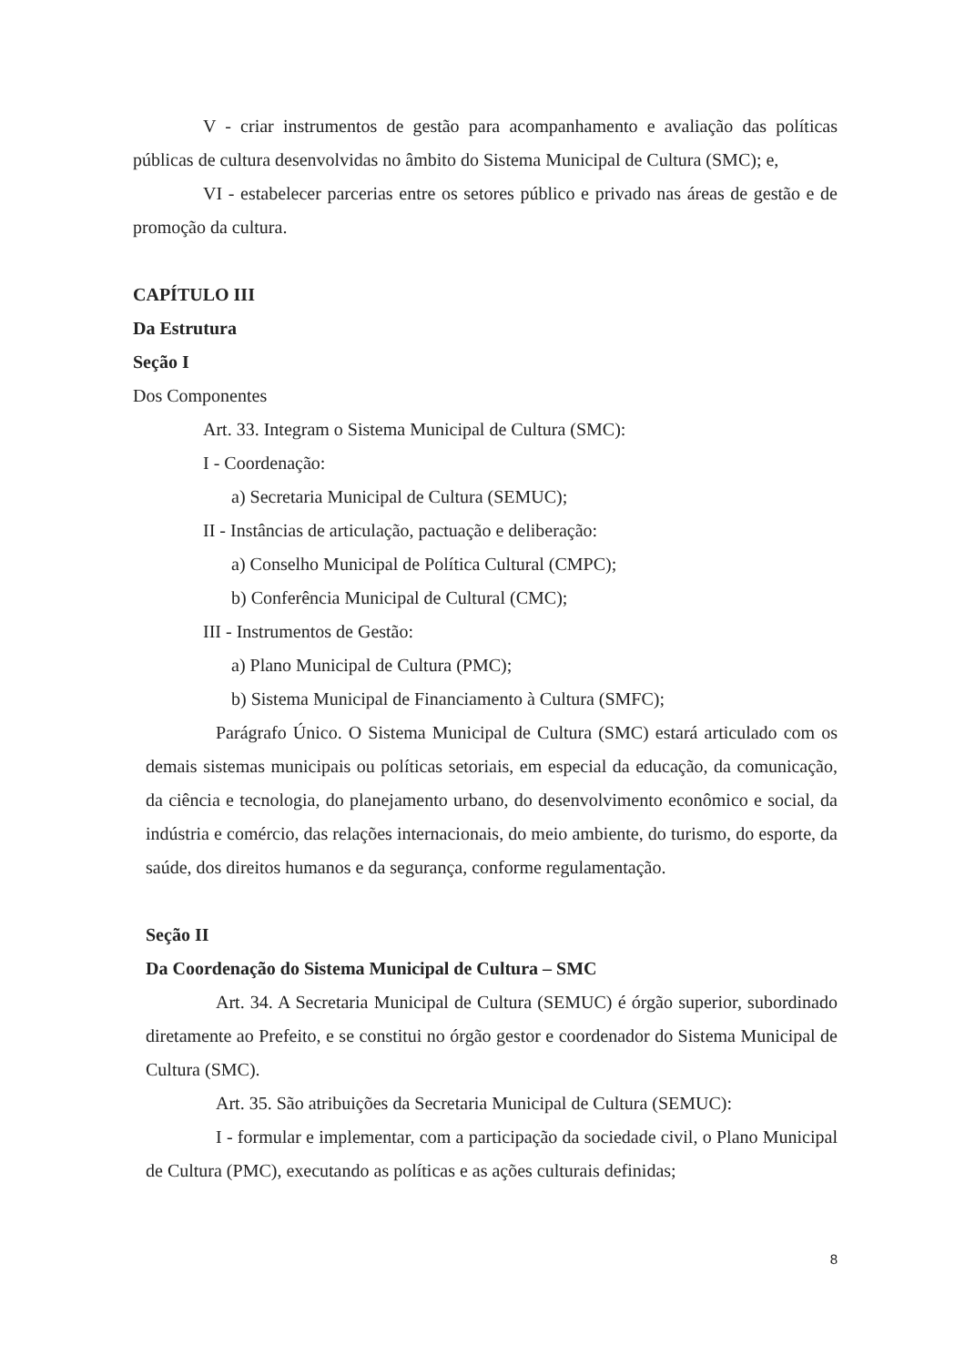V - criar instrumentos de gestão para acompanhamento e avaliação das políticas públicas de cultura desenvolvidas no âmbito do Sistema Municipal de Cultura (SMC); e,
VI - estabelecer parcerias entre os setores público e privado nas áreas de gestão e de promoção da cultura.
CAPÍTULO III
Da Estrutura
Seção I
Dos Componentes
Art. 33. Integram o Sistema Municipal de Cultura (SMC):
I - Coordenação:
a) Secretaria Municipal de Cultura (SEMUC);
II - Instâncias de articulação, pactuação e deliberação:
a) Conselho Municipal de Política Cultural (CMPC);
b) Conferência Municipal de Cultural (CMC);
III - Instrumentos de Gestão:
a) Plano Municipal de Cultura (PMC);
b) Sistema Municipal de Financiamento à Cultura (SMFC);
Parágrafo Único. O Sistema Municipal de Cultura (SMC) estará articulado com os demais sistemas municipais ou políticas setoriais, em especial da educação, da comunicação, da ciência e tecnologia, do planejamento urbano, do desenvolvimento econômico e social, da indústria e comércio, das relações internacionais, do meio ambiente, do turismo, do esporte, da saúde, dos direitos humanos e da segurança, conforme regulamentação.
Seção II
Da Coordenação do Sistema Municipal de Cultura – SMC
Art. 34. A Secretaria Municipal de Cultura (SEMUC) é órgão superior, subordinado diretamente ao Prefeito, e se constitui no órgão gestor e coordenador do Sistema Municipal de Cultura (SMC).
Art. 35. São atribuições da Secretaria Municipal de Cultura (SEMUC):
I - formular e implementar, com a participação da sociedade civil, o Plano Municipal de Cultura (PMC), executando as políticas e as ações culturais definidas;
8